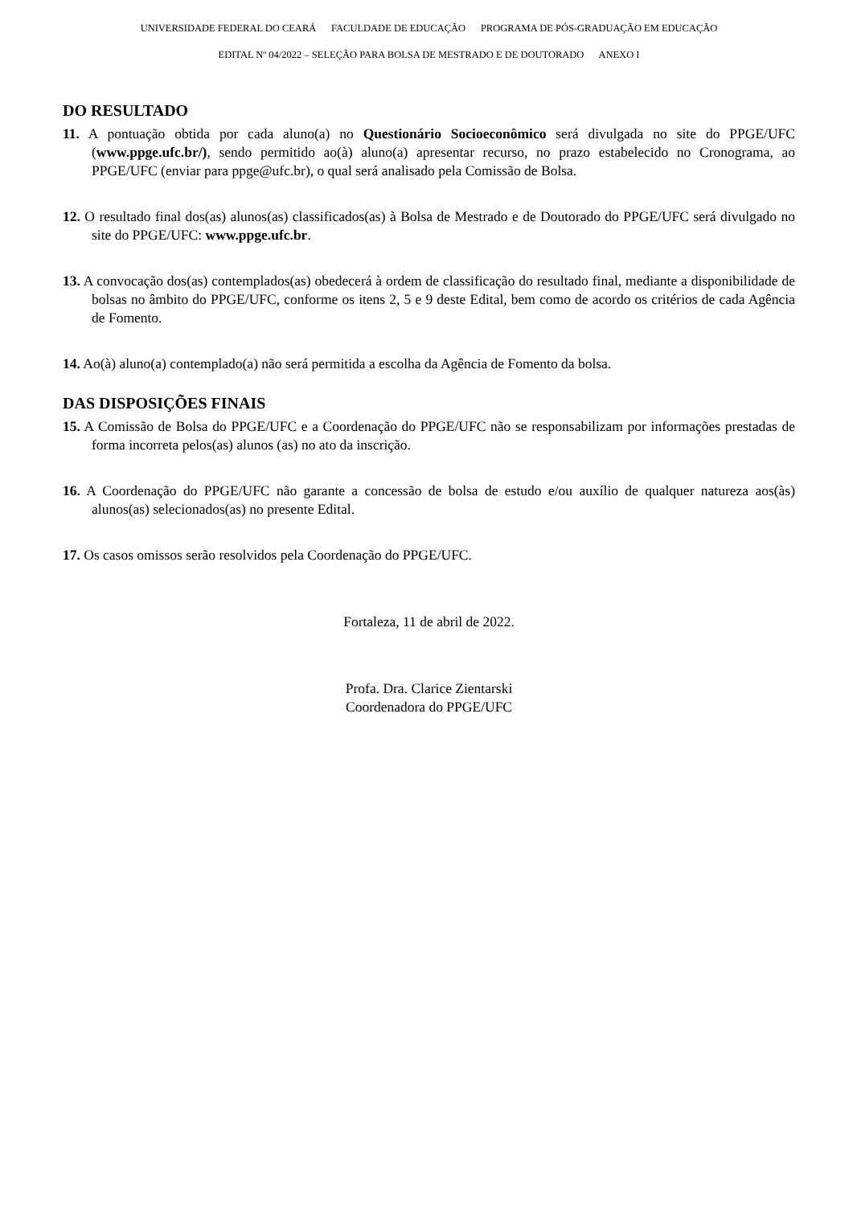UNIVERSIDADE FEDERAL DO CEARÁ FACULDADE DE EDUCAÇÃO PROGRAMA DE PÓS-GRADUAÇÃO EM EDUCAÇÃO
EDITAL Nº 04/2022 – SELEÇÃO PARA BOLSA DE MESTRADO E DE DOUTORADO ANEXO I
DO RESULTADO
11. A pontuação obtida por cada aluno(a) no Questionário Socioeconômico será divulgada no site do PPGE/UFC (www.ppge.ufc.br/), sendo permitido ao(à) aluno(a) apresentar recurso, no prazo estabelecido no Cronograma, ao PPGE/UFC (enviar para ppge@ufc.br), o qual será analisado pela Comissão de Bolsa.
12. O resultado final dos(as) alunos(as) classificados(as) à Bolsa de Mestrado e de Doutorado do PPGE/UFC será divulgado no site do PPGE/UFC: www.ppge.ufc.br.
13. A convocação dos(as) contemplados(as) obedecerá à ordem de classificação do resultado final, mediante a disponibilidade de bolsas no âmbito do PPGE/UFC, conforme os itens 2, 5 e 9 deste Edital, bem como de acordo os critérios de cada Agência de Fomento.
14. Ao(à) aluno(a) contemplado(a) não será permitida a escolha da Agência de Fomento da bolsa.
DAS DISPOSIÇÕES FINAIS
15. A Comissão de Bolsa do PPGE/UFC e a Coordenação do PPGE/UFC não se responsabilizam por informações prestadas de forma incorreta pelos(as) alunos (as) no ato da inscrição.
16. A Coordenação do PPGE/UFC não garante a concessão de bolsa de estudo e/ou auxílio de qualquer natureza aos(às) alunos(as) selecionados(as) no presente Edital.
17. Os casos omissos serão resolvidos pela Coordenação do PPGE/UFC.
Fortaleza, 11 de abril de 2022.
Profa. Dra. Clarice Zientarski
Coordenadora do PPGE/UFC